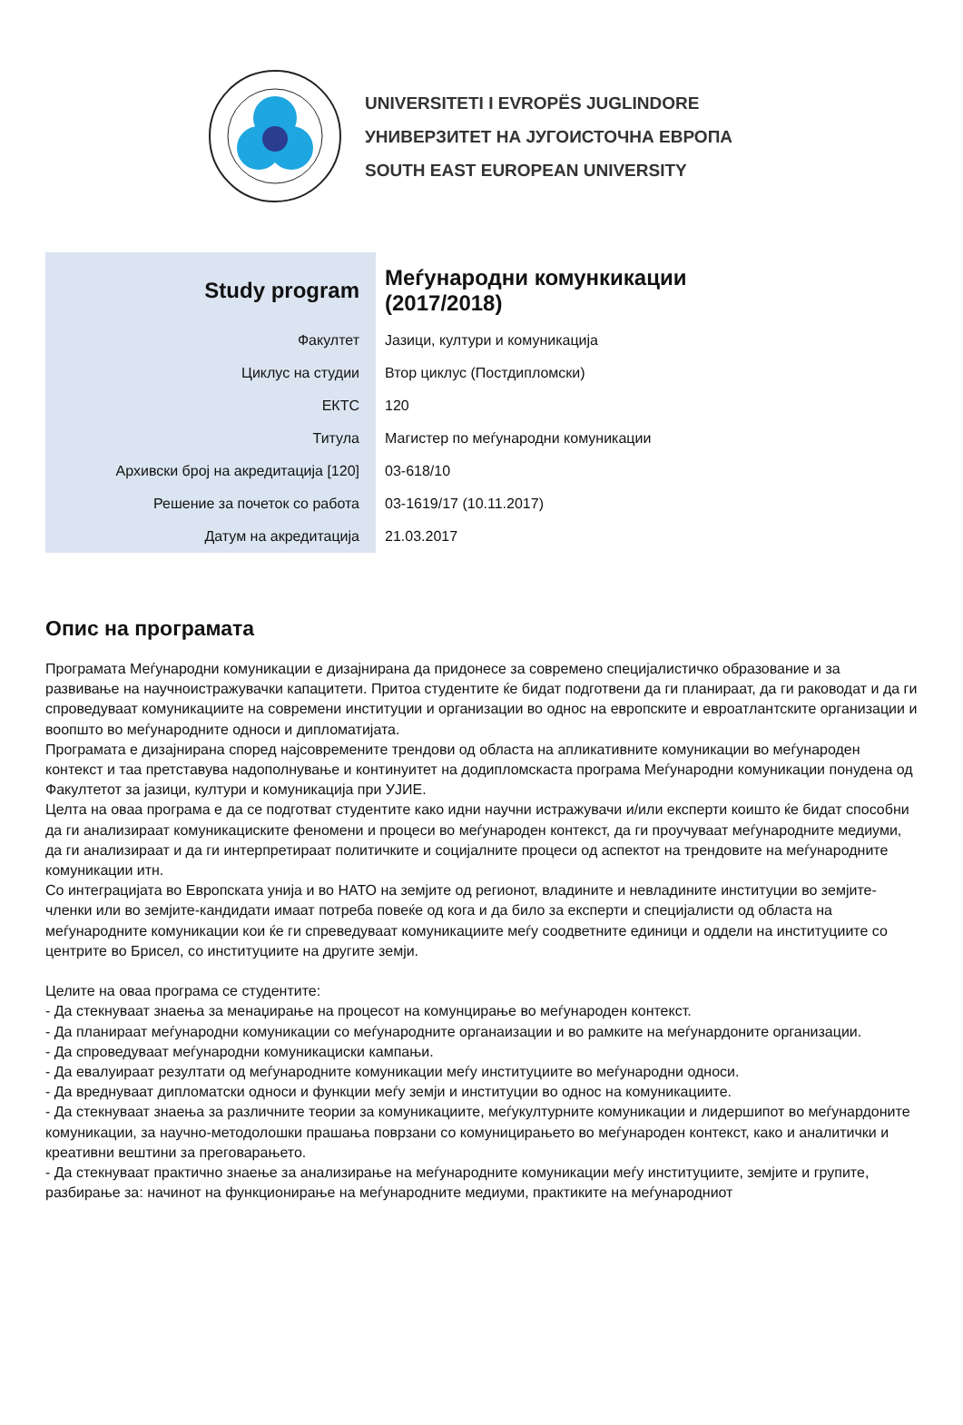UNIVERSITETI I EVROPËS JUGLINDORE
УНИВЕРЗИТЕТ НА ЈУГОИСТОЧНА ЕВРОПА
SOUTH EAST EUROPEAN UNIVERSITY
| Study program | Меѓународни комункикации (2017/2018) |
| Факултет | Јазици, култури и комуникација |
| Циклус на студии | Втор циклус (Постдипломски) |
| ЕКТС | 120 |
| Титула | Магистер по меѓународни комуникации |
| Архивски број на акредитација [120] | 03-618/10 |
| Решение за почеток со работа | 03-1619/17 (10.11.2017) |
| Датум на акредитација | 21.03.2017 |
Опис на програмата
Програмата Меѓународни комуникации е дизајнирана да придонесе за современо специјалистичко образование и за развивање на научноистражувачки капацитети. Притоа студентите ќе бидат подготвени да ги планираат, да ги раководат и да ги спроведуваат комуникациите на современи институции и организации во однос на европските и евроатлантските организации и воопшто во меѓународните односи и дипломатијата.
Програмата е дизајнирана според најсовремените трендови од областа на апликативните комуникации во меѓународен контекст и таа претставува надополнување и континуитет на додипломскаста програма Меѓународни комуникации понудена од Факултетот за јазици, култури и комуникација при УЈИЕ.
Целта на оваа програма е да се подготват студентите како идни научни истражувачи и/или експерти коишто ќе бидат способни да ги анализираат комуникациските феномени и процеси во меѓународен контекст, да ги проучуваат меѓународните медиуми, да ги анализираат и да ги интерпретираат политичките и социјалните процеси од аспектот на трендовите на меѓународните комуникации итн.
Со интеграцијата во Европската унија и во НАТО на земјите од регионот, владините и невладините институции во земјите-членки или во земјите-кандидати имаат потреба повеќе од кога и да било за експерти и специјалисти од областа на меѓународните комуникации кои ќе ги спреведуваат комуникациите меѓу соодветните единици и оддели на институциите со центрите во Брисел, со институциите на другите земји.
Целите на оваа програма се студентите:
- Да стекнуваат знаења за менаџирање на процесот на комунцирање во меѓународен контекст.
- Да планираат меѓународни комуникации со меѓународните органаизации и во рамките на меѓунардоните организации.
- Да спроведуваат меѓународни комуникациски кампањи.
- Да евалуираат резултати од меѓународните комуникации меѓу институциите во меѓународни односи.
- Да вреднуваат дипломатски односи и функции меѓу земји и институции во однос на комуникациите.
- Да стекнуваат знаења за различните теории за комуникациите, меѓукултурните комуникации и лидершипот во меѓунардоните комуникации, за научно-методолошки прашања поврзани со комуницирањето во меѓународен контекст, како и аналитички и креативни вештини за преговарањето.
- Да стекнуваат практично знаење за анализирање на меѓународните комуникации меѓу институциите, земјите и групите, разбирање за: начинот на функционирање на меѓународните медиуми, практиките на меѓународниот